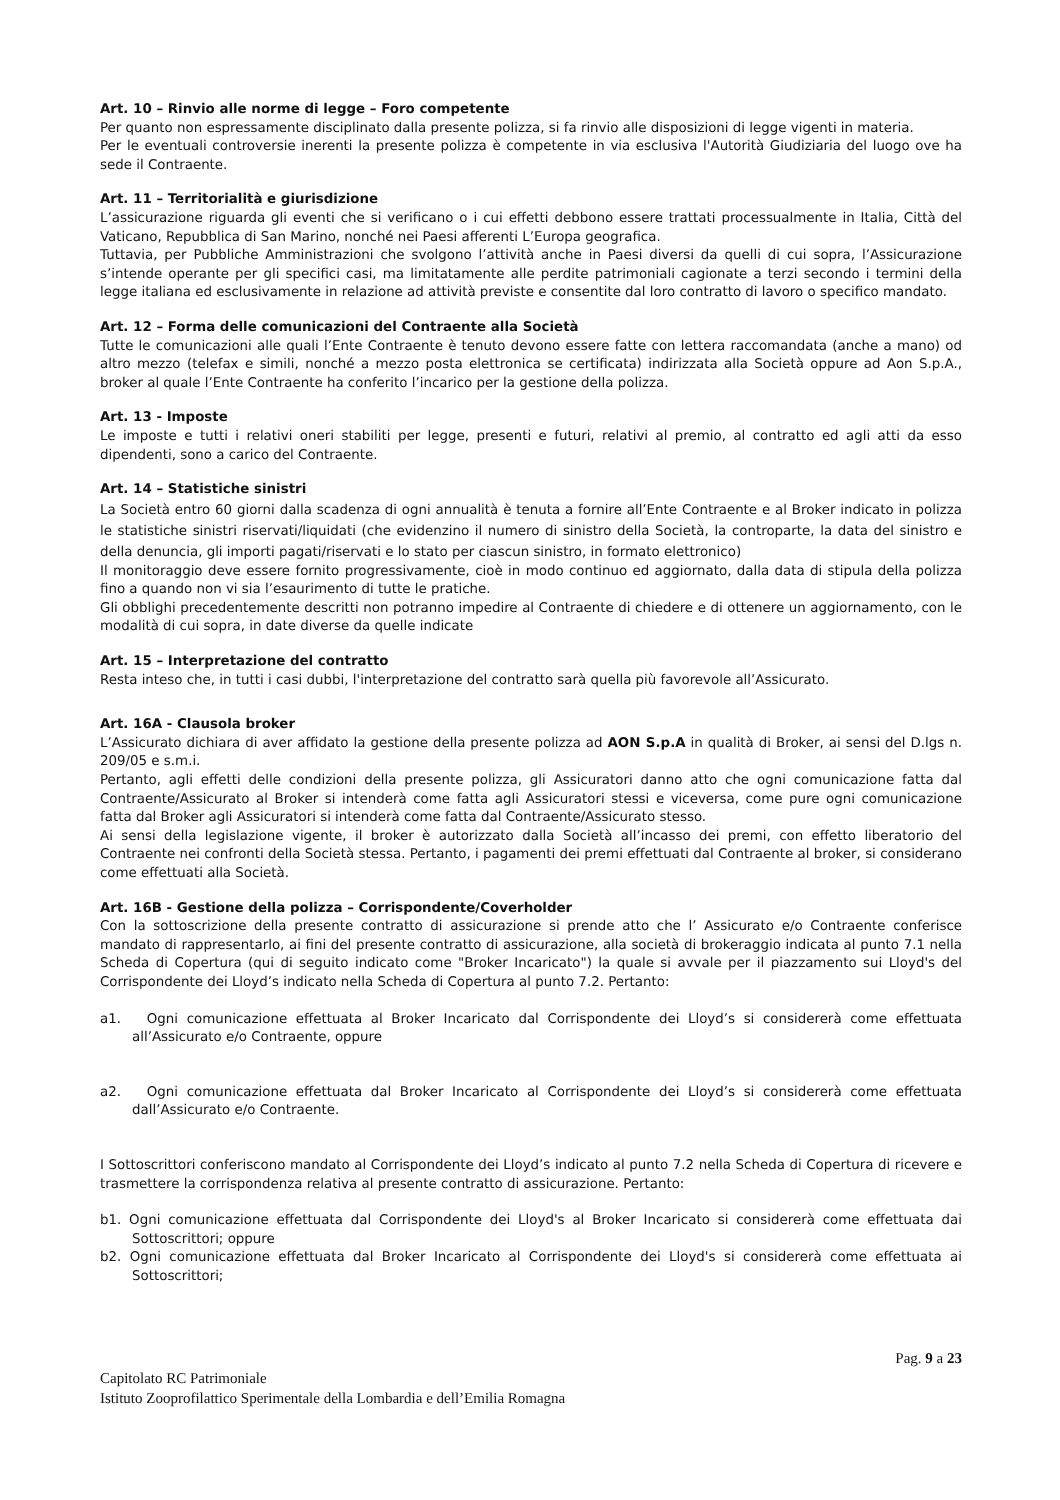Art. 10 – Rinvio alle norme di legge – Foro competente
Per quanto non espressamente disciplinato dalla presente polizza, si fa rinvio alle disposizioni di legge vigenti in materia.
Per le eventuali controversie inerenti la presente polizza è competente in via esclusiva l'Autorità Giudiziaria del luogo ove ha sede il Contraente.
Art. 11 – Territorialità e giurisdizione
L’assicurazione riguarda gli eventi che si verificano o i cui effetti debbono essere trattati processualmente in Italia, Città del Vaticano, Repubblica di San Marino, nonché nei Paesi afferenti L’Europa geografica.
Tuttavia, per Pubbliche Amministrazioni che svolgono l’attività anche in Paesi diversi da quelli di cui sopra, l’Assicurazione s’intende operante per gli specifici casi, ma limitatamente alle perdite patrimoniali cagionate a terzi secondo i termini della legge italiana ed esclusivamente in relazione ad attività previste e consentite dal loro contratto di lavoro o specifico mandato.
Art. 12 – Forma delle comunicazioni del Contraente alla Società
Tutte le comunicazioni alle quali l’Ente Contraente è tenuto devono essere fatte con lettera raccomandata (anche a mano) od altro mezzo (telefax e simili, nonché a mezzo posta elettronica se certificata) indirizzata alla Società oppure ad Aon S.p.A., broker al quale l’Ente Contraente ha conferito l’incarico per la gestione della polizza.
Art. 13 - Imposte
Le imposte e tutti i relativi oneri stabiliti per legge, presenti e futuri, relativi al premio, al contratto ed agli atti da esso dipendenti, sono a carico del Contraente.
Art. 14 – Statistiche sinistri
La Società entro 60 giorni dalla scadenza di ogni annualità è tenuta a fornire all’Ente Contraente e al Broker indicato in polizza le statistiche sinistri riservati/liquidati (che evidenzino il numero di sinistro della Società, la controparte, la data del sinistro e della denuncia, gli importi pagati/riservati e lo stato per ciascun sinistro, in formato elettronico)
Il monitoraggio deve essere fornito progressivamente, cioè in modo continuo ed aggiornato, dalla data di stipula della polizza fino a quando non vi sia l’esaurimento di tutte le pratiche.
Gli obblighi precedentemente descritti non potranno impedire al Contraente di chiedere e di ottenere un aggiornamento, con le modalità di cui sopra, in date diverse da quelle indicate
Art. 15 – Interpretazione del contratto
Resta inteso che, in tutti i casi dubbi, l'interpretazione del contratto sarà quella più favorevole all’Assicurato.
Art. 16A - Clausola broker
L’Assicurato dichiara di aver affidato la gestione della presente polizza ad AON S.p.A in qualità di Broker, ai sensi del D.lgs n. 209/05 e s.m.i.
Pertanto, agli effetti delle condizioni della presente polizza, gli Assicuratori danno atto che ogni comunicazione fatta dal Contraente/Assicurato al Broker si intenderà come fatta agli Assicuratori stessi e viceversa, come pure ogni comunicazione fatta dal Broker agli Assicuratori si intenderà come fatta dal Contraente/Assicurato stesso.
Ai sensi della legislazione vigente, il broker è autorizzato dalla Società all’incasso dei premi, con effetto liberatorio del Contraente nei confronti della Società stessa. Pertanto, i pagamenti dei premi effettuati dal Contraente al broker, si considerano come effettuati alla Società.
Art. 16B - Gestione della polizza – Corrispondente/Coverholder
Con la sottoscrizione della presente contratto di assicurazione si prende atto che l’ Assicurato e/o Contraente conferisce mandato di rappresentarlo, ai fini del presente contratto di assicurazione, alla società di brokeraggio indicata al punto 7.1 nella Scheda di Copertura (qui di seguito indicato come "Broker Incaricato") la quale si avvale per il piazzamento sui Lloyd's del Corrispondente dei Lloyd’s indicato nella Scheda di Copertura al punto 7.2. Pertanto:
a1. Ogni comunicazione effettuata al Broker Incaricato dal Corrispondente dei Lloyd’s si considererà come effettuata all’Assicurato e/o Contraente, oppure
a2. Ogni comunicazione effettuata dal Broker Incaricato al Corrispondente dei Lloyd’s si considererà come effettuata dall’Assicurato e/o Contraente.
I Sottoscrittori conferiscono mandato al Corrispondente dei Lloyd’s indicato al punto 7.2 nella Scheda di Copertura di ricevere e trasmettere la corrispondenza relativa al presente contratto di assicurazione. Pertanto:
b1. Ogni comunicazione effettuata dal Corrispondente dei Lloyd's al Broker Incaricato si considererà come effettuata dai Sottoscrittori; oppure
b2. Ogni comunicazione effettuata dal Broker Incaricato al Corrispondente dei Lloyd's si considererà come effettuata ai Sottoscrittori;
Pag. 9 a 23
Capitolato RC Patrimoniale
Istituto Zooprofilattico Sperimentale della Lombardia e dell’Emilia Romagna